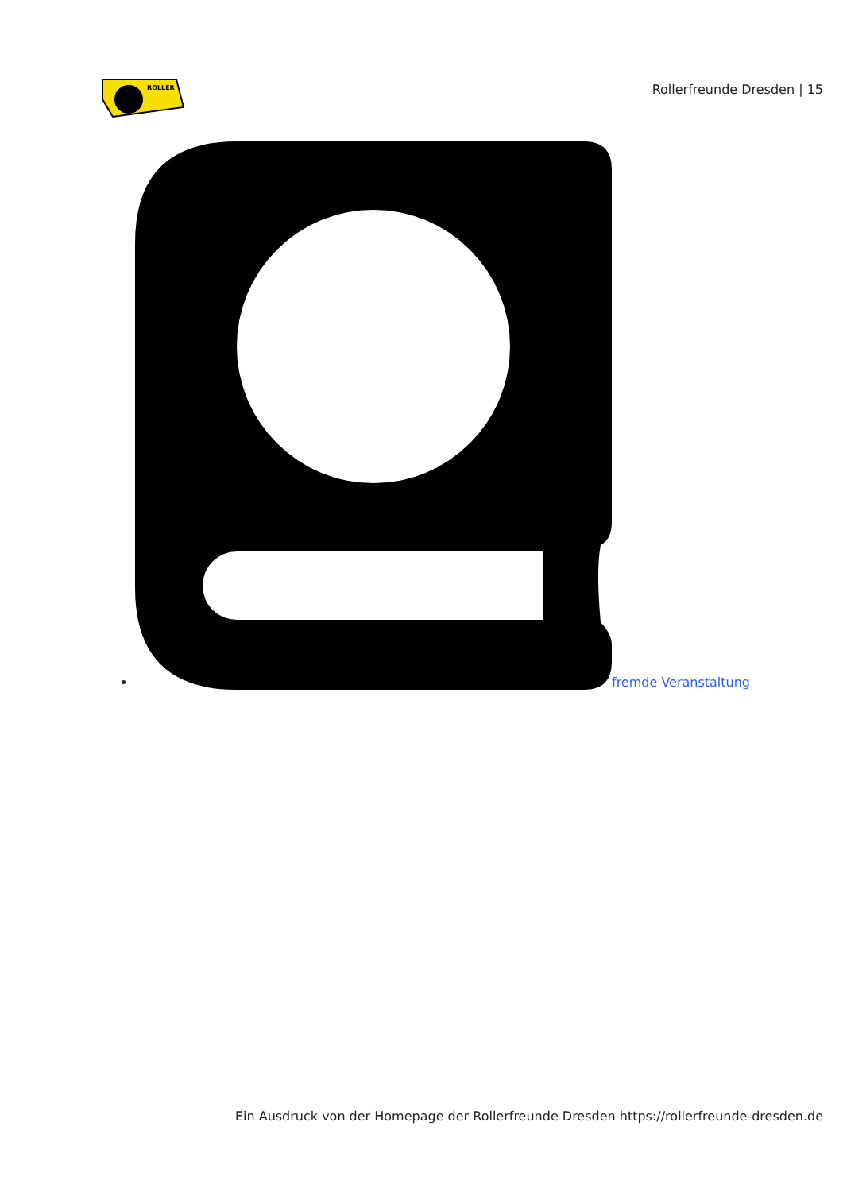ROLLER
Rollerfreunde Dresden | 15
fremde Veranstaltung
Ein Ausdruck von der Homepage der Rollerfreunde Dresden https://rollerfreunde-dresden.de